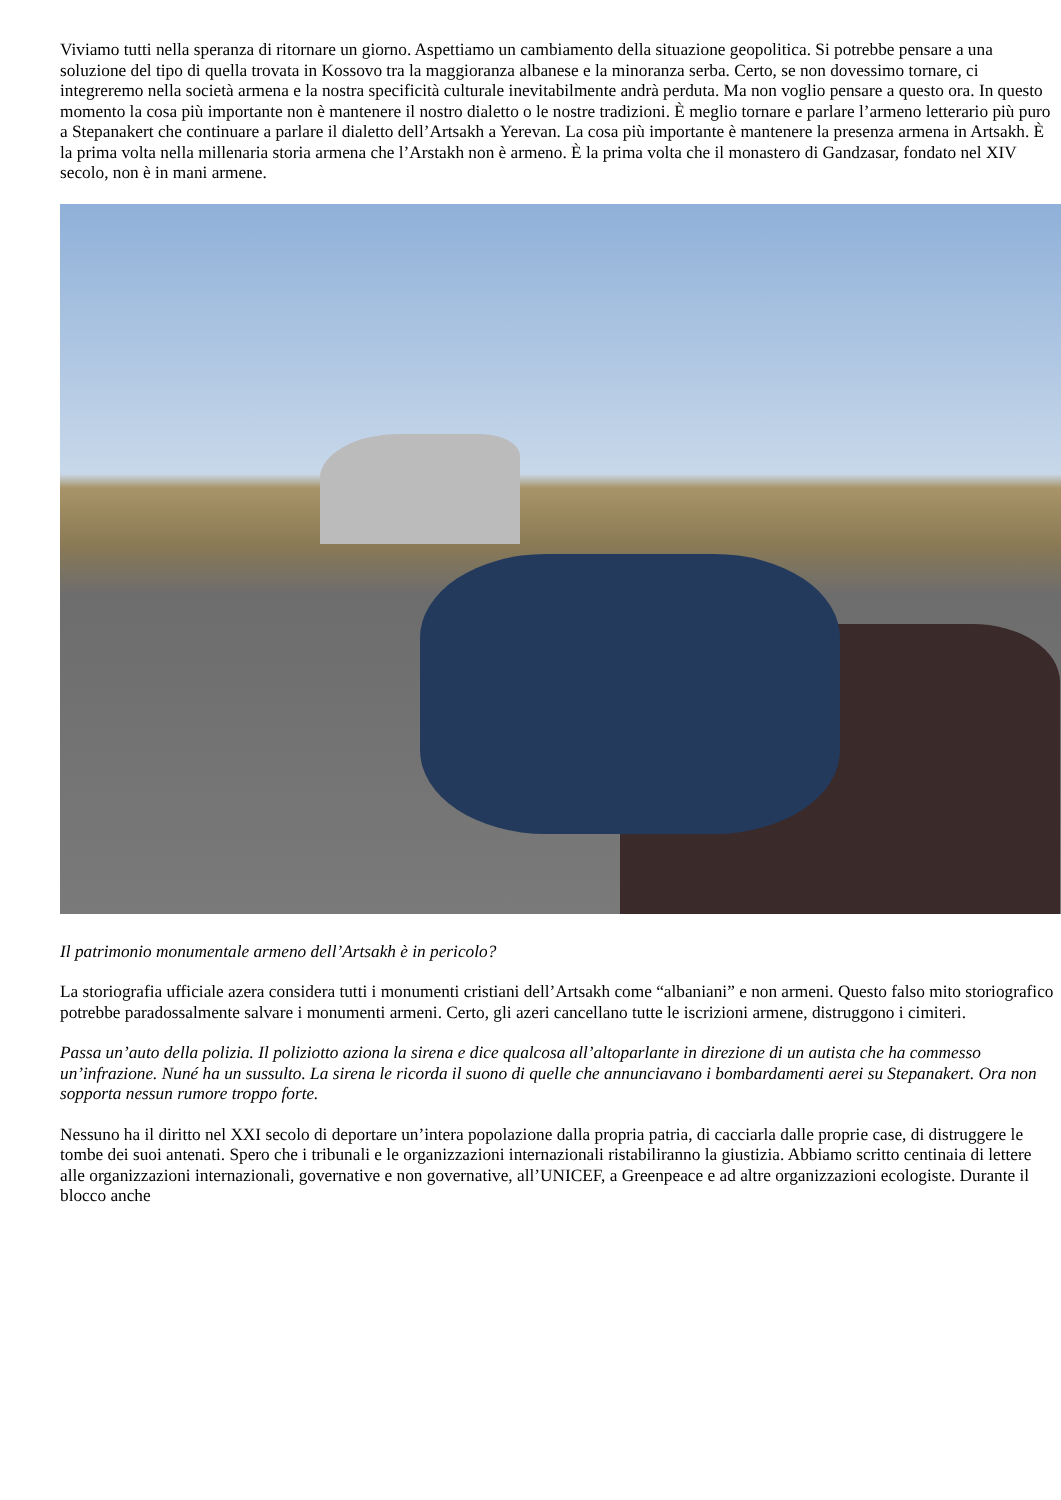Viviamo tutti nella speranza di ritornare un giorno. Aspettiamo un cambiamento della situazione geopolitica. Si potrebbe pensare a una soluzione del tipo di quella trovata in Kossovo tra la maggioranza albanese e la minoranza serba. Certo, se non dovessimo tornare, ci integreremo nella società armena e la nostra specificità culturale inevitabilmente andrà perduta. Ma non voglio pensare a questo ora. In questo momento la cosa più importante non è mantenere il nostro dialetto o le nostre tradizioni. È meglio tornare e parlare l’armeno letterario più puro a Stepanakert che continuare a parlare il dialetto dell’Artsakh a Yerevan. La cosa più importante è mantenere la presenza armena in Artsakh. È la prima volta nella millenaria storia armena che l’Arstakh non è armeno. È la prima volta che il monastero di Gandzasar, fondato nel XIV secolo, non è in mani armene.
Il patrimonio monumentale armeno dell’Artsakh è in pericolo?
La storiografia ufficiale azera considera tutti i monumenti cristiani dell’Artsakh come “albaniani” e non armeni. Questo falso mito storiografico potrebbe paradossalmente salvare i monumenti armeni. Certo, gli azeri cancellano tutte le iscrizioni armene, distruggono i cimiteri.
Passa un’auto della polizia. Il poliziotto aziona la sirena e dice qualcosa all’altoparlante in direzione di un autista che ha commesso un’infrazione. Nuné ha un sussulto. La sirena le ricorda il suono di quelle che annunciavano i bombardamenti aerei su Stepanakert. Ora non sopporta nessun rumore troppo forte.
Nessuno ha il diritto nel XXI secolo di deportare un’intera popolazione dalla propria patria, di cacciarla dalle proprie case, di distruggere le tombe dei suoi antenati. Spero che i tribunali e le organizzazioni internazionali ristabiliranno la giustizia. Abbiamo scritto centinaia di lettere alle organizzazioni internazionali, governative e non governative, all’UNICEF, a Greenpeace e ad altre organizzazioni ecologiste. Durante il blocco anche